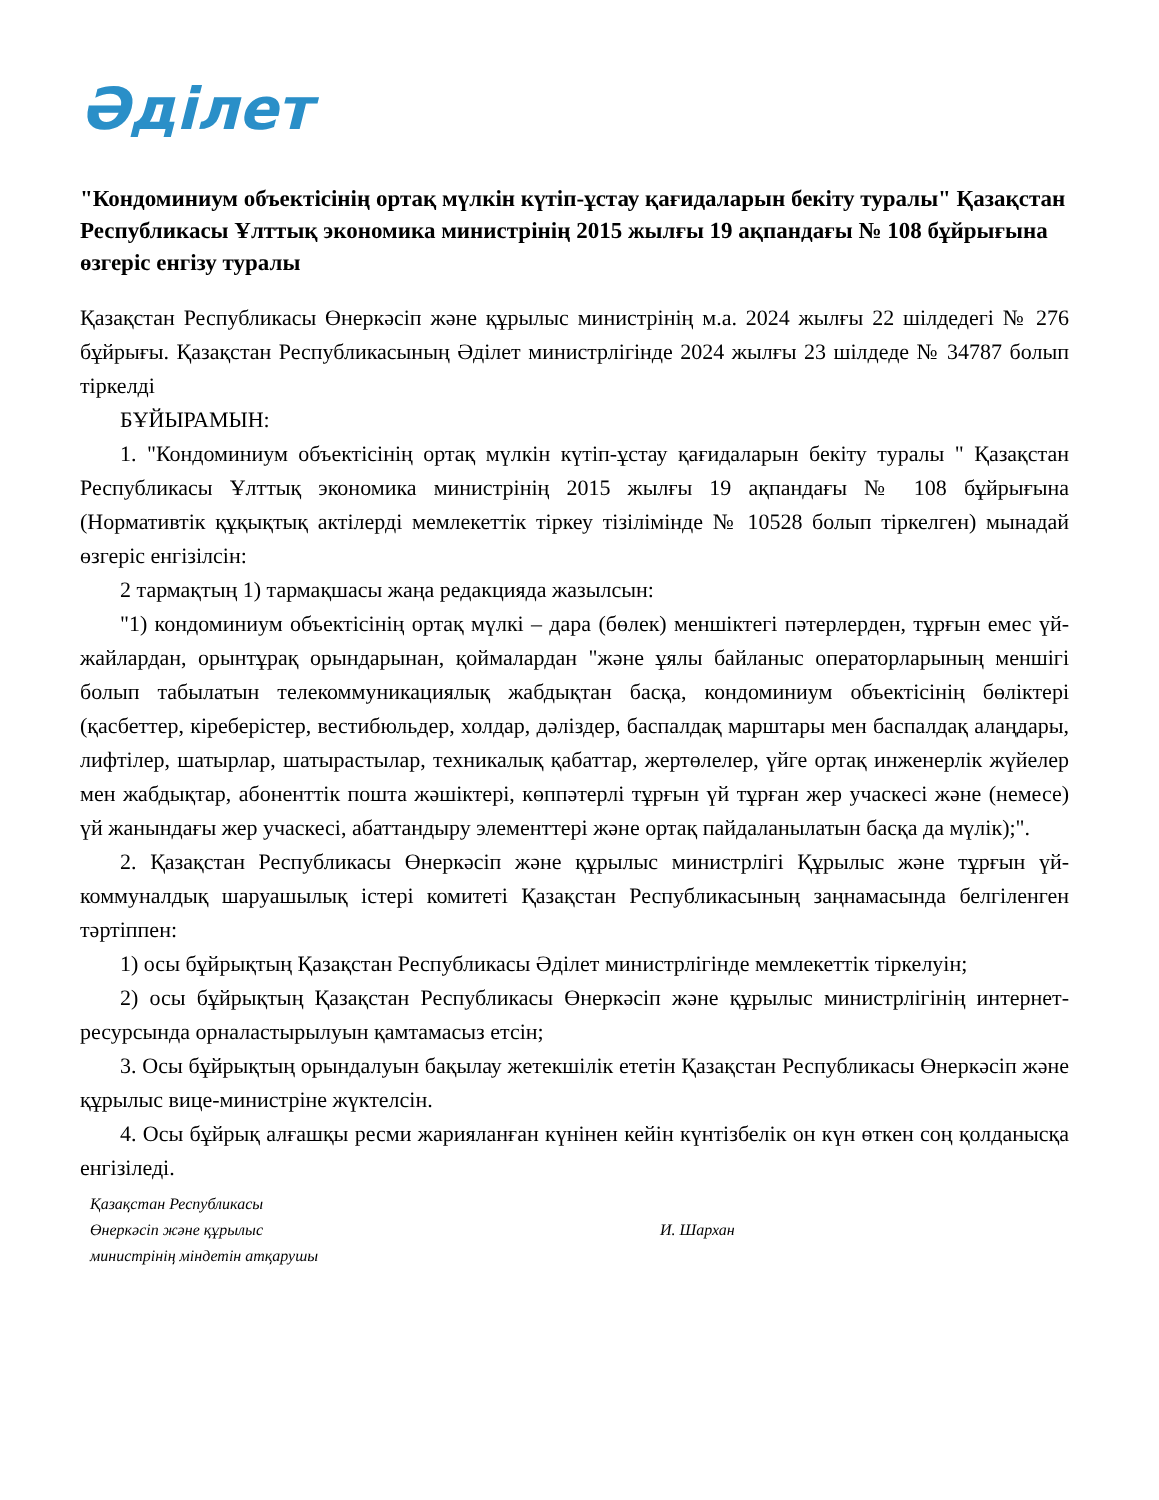Әділет
"Кондоминиум объектісінің ортақ мүлкін күтіп-ұстау қағидаларын бекіту туралы" Қазақстан Республикасы Ұлттық экономика министрінің 2015 жылғы 19 ақпандағы № 108 бұйрығына өзгеріс енгізу туралы
Қазақстан Республикасы Өнеркәсіп және құрылыс министрінің м.а. 2024 жылғы 22 шілдедегі № 276 бұйрығы. Қазақстан Республикасының Әділет министрлігінде 2024 жылғы 23 шілдеде № 34787 болып тіркелді
БҰЙЫРАМЫН:
1. "Кондоминиум объектісінің ортақ мүлкін күтіп-ұстау қағидаларын бекіту туралы " Қазақстан Республикасы Ұлттық экономика министрінің 2015 жылғы 19 ақпандағы № 108 бұйрығына (Нормативтік құқықтық актілерді мемлекеттік тіркеу тізілімінде № 10528 болып тіркелген) мынадай өзгеріс енгізілсін:
2 тармақтың 1) тармақшасы жаңа редакцияда жазылсын:
"1) кондоминиум объектісінің ортақ мүлкі – дара (бөлек) меншіктегі пәтерлерден, тұрғын емес үй-жайлардан, орынтұрақ орындарынан, қоймалардан "және ұялы байланыс операторларының меншігі болып табылатын телекоммуникациялық жабдықтан басқа, кондоминиум объектісінің бөліктері (қасбеттер, кіреберістер, вестибюльдер, холдар, дәліздер, баспалдақ марштары мен баспалдақ алаңдары, лифтілер, шатырлар, шатырастылар, техникалық қабаттар, жертөлелер, үйге ортақ инженерлік жүйелер мен жабдықтар, абоненттік пошта жәшіктері, көппәтерлі тұрғын үй тұрған жер учаскесі және (немесе) үй жанындағы жер учаскесі, абаттандыру элементтері және ортақ пайдаланылатын басқа да мүлік);".
2. Қазақстан Республикасы Өнеркәсіп және құрылыс министрлігі Құрылыс және тұрғын үй-коммуналдық шаруашылық істері комитеті Қазақстан Республикасының заңнамасында белгіленген тәртіппен:
1) осы бұйрықтың Қазақстан Республикасы Әділет министрлігінде мемлекеттік тіркелуін;
2) осы бұйрықтың Қазақстан Республикасы Өнеркәсіп және құрылыс министрлігінің интернет-ресурсында орналастырылуын қамтамасыз етсін;
3. Осы бұйрықтың орындалуын бақылау жетекшілік ететін Қазақстан Республикасы Өнеркәсіп және құрылыс вице-министріне жүктелсін.
4. Осы бұйрық алғашқы ресми жарияланған күнінен кейін күнтізбелік он күн өткен соң қолданысқа енгізіледі.
Қазақстан Республикасы
Өнеркәсіп және құрылыс
министрінің міндетін атқарушы
И. Шархан